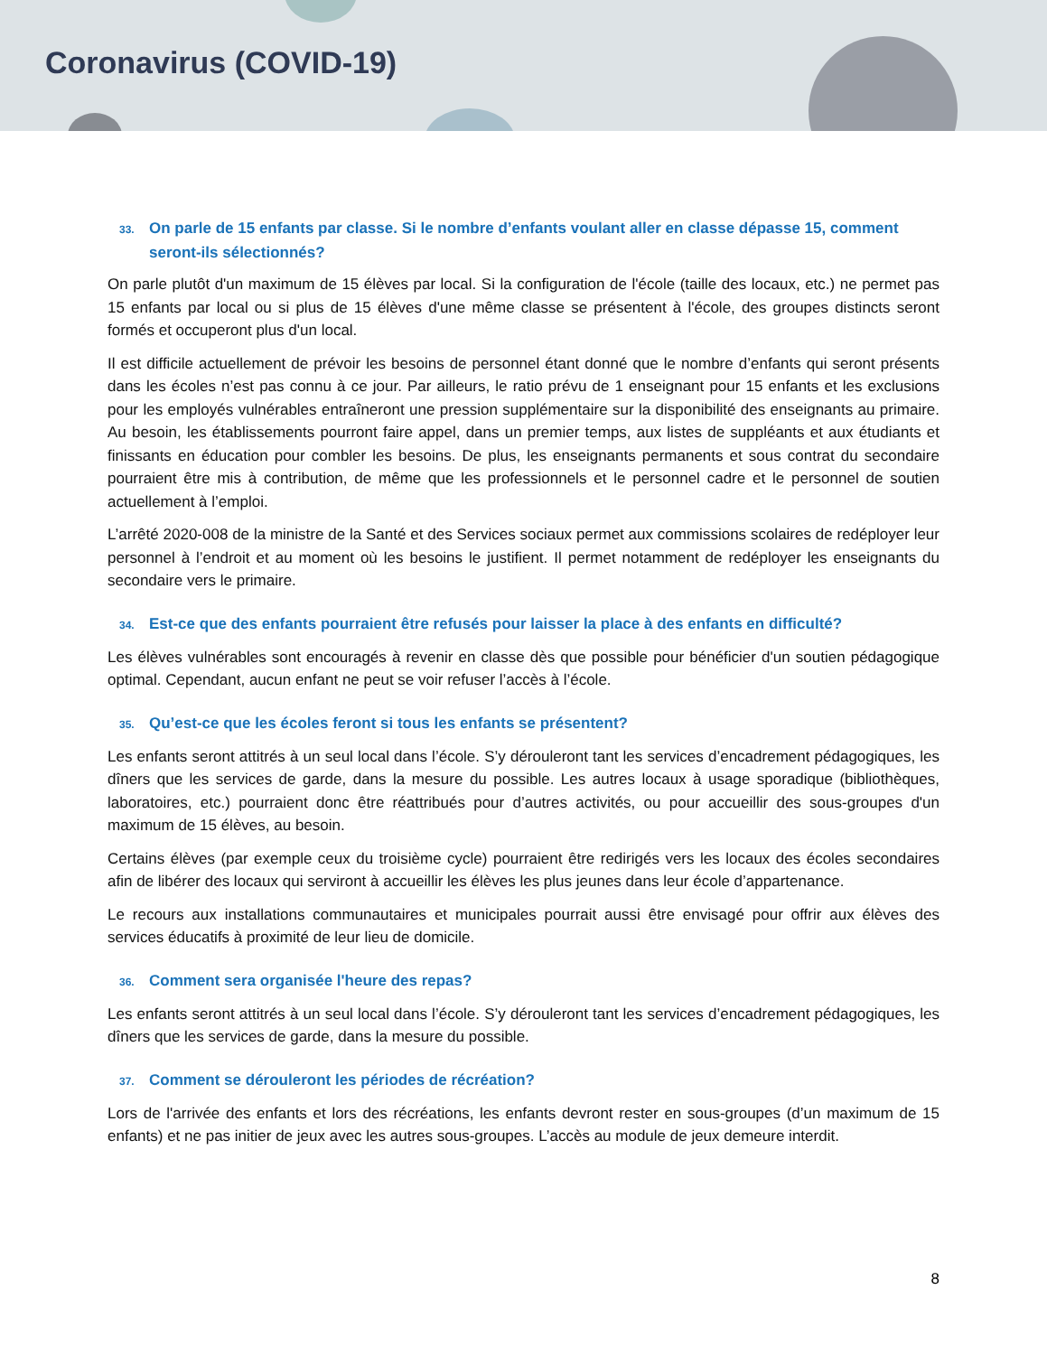Coronavirus (COVID-19)
33. On parle de 15 enfants par classe. Si le nombre d’enfants voulant aller en classe dépasse 15, comment seront-ils sélectionnés?
On parle plutôt d'un maximum de 15 élèves par local. Si la configuration de l'école (taille des locaux, etc.) ne permet pas 15 enfants par local ou si plus de 15 élèves d'une même classe se présentent à l'école, des groupes distincts seront formés et occuperont plus d'un local.
Il est difficile actuellement de prévoir les besoins de personnel étant donné que le nombre d’enfants qui seront présents dans les écoles n’est pas connu à ce jour. Par ailleurs, le ratio prévu de 1 enseignant pour 15 enfants et les exclusions pour les employés vulnérables entraîneront une pression supplémentaire sur la disponibilité des enseignants au primaire. Au besoin, les établissements pourront faire appel, dans un premier temps, aux listes de suppléants et aux étudiants et finissants en éducation pour combler les besoins. De plus, les enseignants permanents et sous contrat du secondaire pourraient être mis à contribution, de même que les professionnels et le personnel cadre et le personnel de soutien actuellement à l’emploi.
L’arrêté 2020-008 de la ministre de la Santé et des Services sociaux permet aux commissions scolaires de redéployer leur personnel à l’endroit et au moment où les besoins le justifient. Il permet notamment de redéployer les enseignants du secondaire vers le primaire.
34. Est-ce que des enfants pourraient être refusés pour laisser la place à des enfants en difficulté?
Les élèves vulnérables sont encouragés à revenir en classe dès que possible pour bénéficier d'un soutien pédagogique optimal. Cependant, aucun enfant ne peut se voir refuser l’accès à l’école.
35. Qu’est-ce que les écoles feront si tous les enfants se présentent?
Les enfants seront attitrés à un seul local dans l’école. S’y dérouleront tant les services d’encadrement pédagogiques, les dîners que les services de garde, dans la mesure du possible. Les autres locaux à usage sporadique (bibliothèques, laboratoires, etc.) pourraient donc être réattribués pour d’autres activités, ou pour accueillir des sous-groupes d'un maximum de 15 élèves, au besoin.
Certains élèves (par exemple ceux du troisième cycle) pourraient être redirigés vers les locaux des écoles secondaires afin de libérer des locaux qui serviront à accueillir les élèves les plus jeunes dans leur école d’appartenance.
Le recours aux installations communautaires et municipales pourrait aussi être envisagé pour offrir aux élèves des services éducatifs à proximité de leur lieu de domicile.
36. Comment sera organisée l'heure des repas?
Les enfants seront attitrés à un seul local dans l’école. S’y dérouleront tant les services d’encadrement pédagogiques, les dîners que les services de garde, dans la mesure du possible.
37. Comment se dérouleront les périodes de récréation?
Lors de l'arrivée des enfants et lors des récréations, les enfants devront rester en sous-groupes (d’un maximum de 15 enfants) et ne pas initier de jeux avec les autres sous-groupes. L’accès au module de jeux demeure interdit.
8